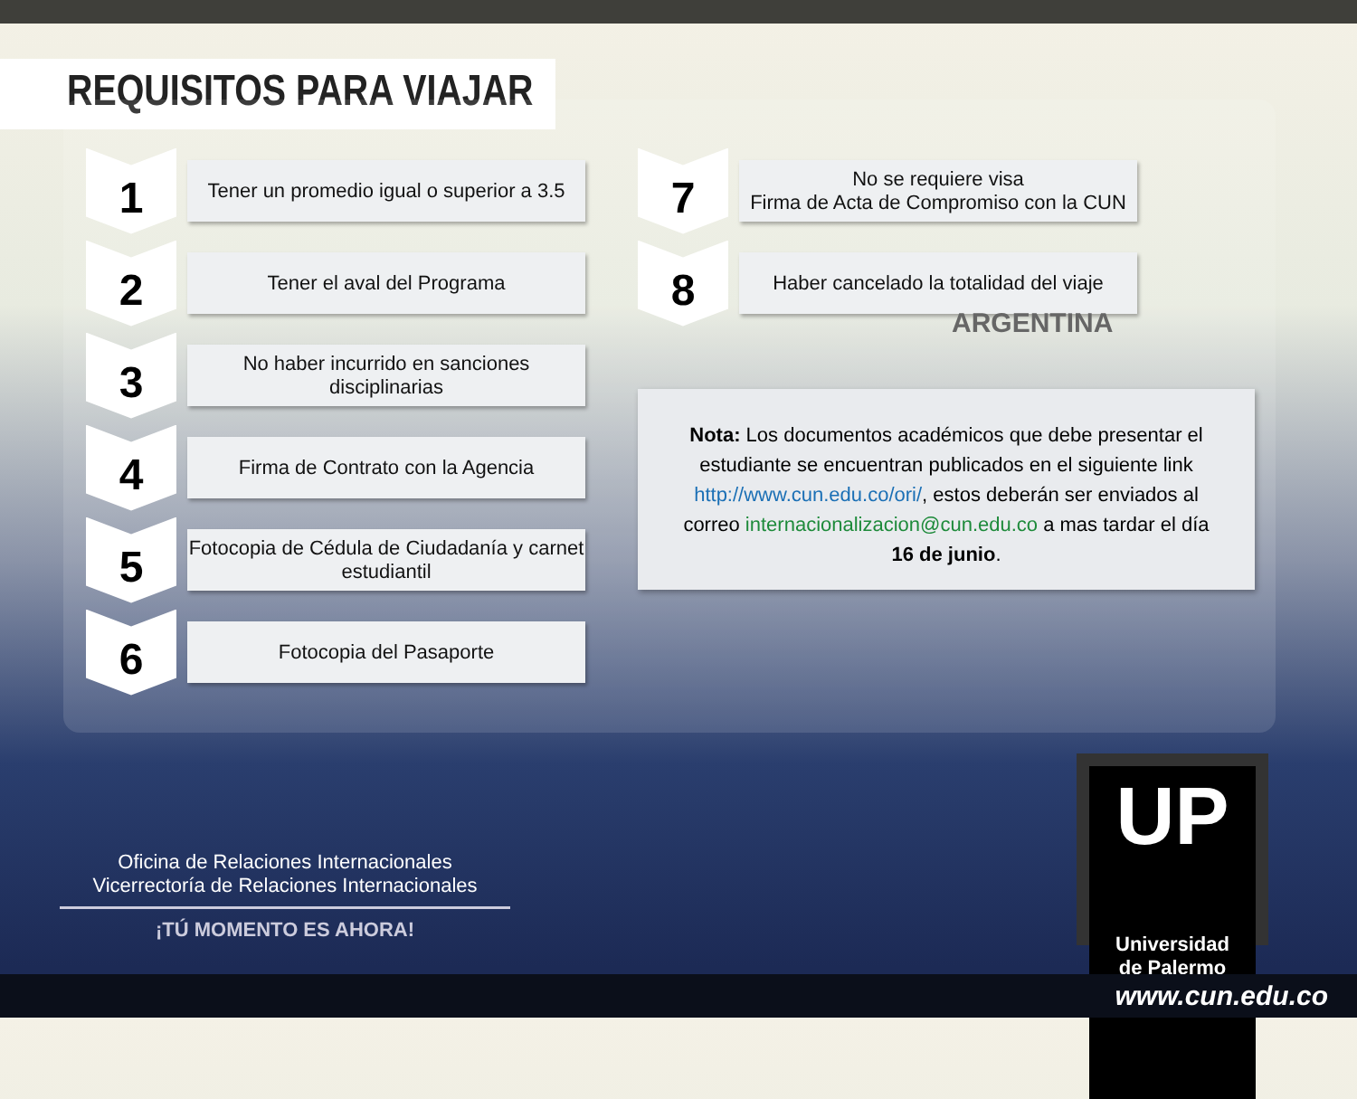REQUISITOS PARA VIAJAR
1
Tener un promedio igual o superior a 3.5
2
Tener el aval del Programa
3
No haber incurrido en sanciones disciplinarias
4
Firma de Contrato con la Agencia
5
Fotocopia de Cédula de Ciudadanía y carnet estudiantil
6
Fotocopia del Pasaporte
7
No se requiere visa
Firma de Acta de Compromiso con la CUN
8
Haber cancelado la totalidad del viaje
ARGENTINA
Nota: Los documentos académicos que debe presentar el estudiante se encuentran publicados en el siguiente link http://www.cun.edu.co/ori/, estos deberán ser enviados al correo internacionalizacion@cun.edu.co a mas tardar el día 16 de junio.
Oficina de Relaciones Internacionales
Vicerrectoría de Relaciones Internacionales
¡TÚ MOMENTO ES AHORA!
UP
Universidad
de Palermo
www.cun.edu.co